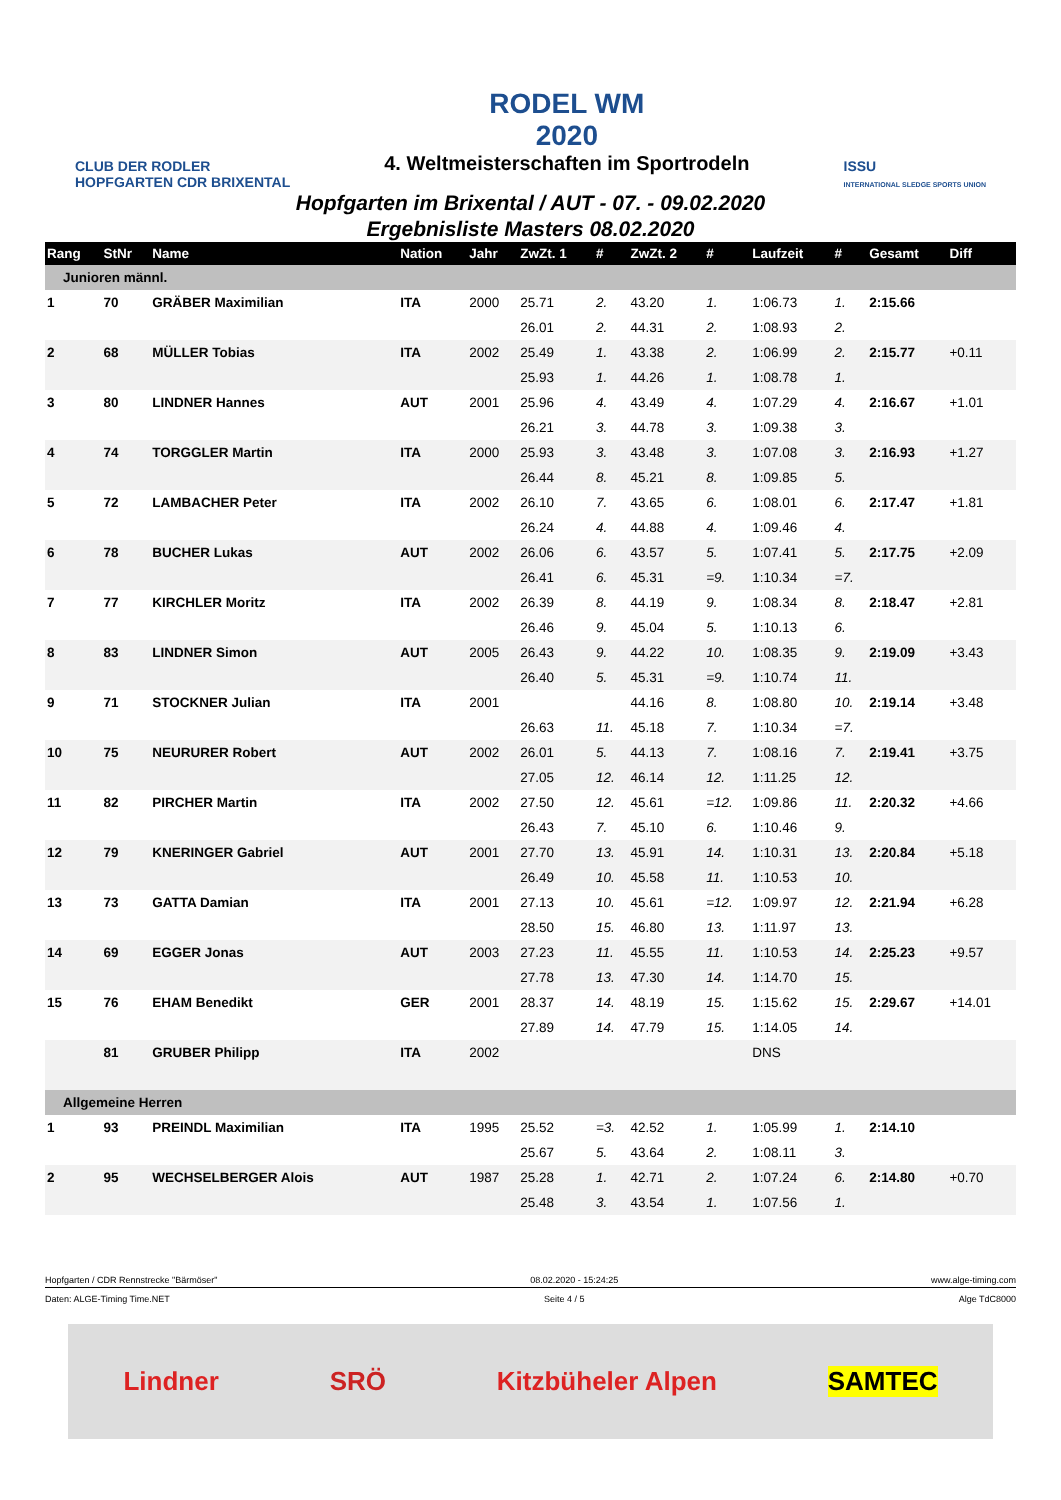CLUB DER RODLER
HOPFGARTEN CDR BRIXENTAL
RODEL WM
2020
4. Weltmeisterschaften im Sportrodeln
ISSU
INTERNATIONAL SLEDGE SPORTS UNION
Hopfgarten im Brixental / AUT - 07. - 09.02.2020
Ergebnisliste Masters 08.02.2020
| Rang | StNr | Name | Nation | Jahr | ZwZt. 1 | # | ZwZt. 2 | # | Laufzeit | # | Gesamt | Diff |
| --- | --- | --- | --- | --- | --- | --- | --- | --- | --- | --- | --- | --- |
| Junioren männl. | | | | | | | | | | | | |
| 1 | 70 | GRÄBER Maximilian | ITA | 2000 | 25.71 | 2. | 43.20 | 1. | 1:06.73 | 1. | 2:15.66 | |
| | | | | | 26.01 | 2. | 44.31 | 2. | 1:08.93 | 2. | | |
| 2 | 68 | MÜLLER Tobias | ITA | 2002 | 25.49 | 1. | 43.38 | 2. | 1:06.99 | 2. | 2:15.77 | +0.11 |
| | | | | | 25.93 | 1. | 44.26 | 1. | 1:08.78 | 1. | | |
| 3 | 80 | LINDNER Hannes | AUT | 2001 | 25.96 | 4. | 43.49 | 4. | 1:07.29 | 4. | 2:16.67 | +1.01 |
| | | | | | 26.21 | 3. | 44.78 | 3. | 1:09.38 | 3. | | |
| 4 | 74 | TORGGLER Martin | ITA | 2000 | 25.93 | 3. | 43.48 | 3. | 1:07.08 | 3. | 2:16.93 | +1.27 |
| | | | | | 26.44 | 8. | 45.21 | 8. | 1:09.85 | 5. | | |
| 5 | 72 | LAMBACHER Peter | ITA | 2002 | 26.10 | 7. | 43.65 | 6. | 1:08.01 | 6. | 2:17.47 | +1.81 |
| | | | | | 26.24 | 4. | 44.88 | 4. | 1:09.46 | 4. | | |
| 6 | 78 | BUCHER Lukas | AUT | 2002 | 26.06 | 6. | 43.57 | 5. | 1:07.41 | 5. | 2:17.75 | +2.09 |
| | | | | | 26.41 | 6. | 45.31 | =9. | 1:10.34 | =7. | | |
| 7 | 77 | KIRCHLER Moritz | ITA | 2002 | 26.39 | 8. | 44.19 | 9. | 1:08.34 | 8. | 2:18.47 | +2.81 |
| | | | | | 26.46 | 9. | 45.04 | 5. | 1:10.13 | 6. | | |
| 8 | 83 | LINDNER Simon | AUT | 2005 | 26.43 | 9. | 44.22 | 10. | 1:08.35 | 9. | 2:19.09 | +3.43 |
| | | | | | 26.40 | 5. | 45.31 | =9. | 1:10.74 | 11. | | |
| 9 | 71 | STOCKNER Julian | ITA | 2001 | | | 44.16 | 8. | 1:08.80 | 10. | 2:19.14 | +3.48 |
| | | | | | 26.63 | 11. | 45.18 | 7. | 1:10.34 | =7. | | |
| 10 | 75 | NEURURER Robert | AUT | 2002 | 26.01 | 5. | 44.13 | 7. | 1:08.16 | 7. | 2:19.41 | +3.75 |
| | | | | | 27.05 | 12. | 46.14 | 12. | 1:11.25 | 12. | | |
| 11 | 82 | PIRCHER Martin | ITA | 2002 | 27.50 | 12. | 45.61 | =12. | 1:09.86 | 11. | 2:20.32 | +4.66 |
| | | | | | 26.43 | 7. | 45.10 | 6. | 1:10.46 | 9. | | |
| 12 | 79 | KNERINGER Gabriel | AUT | 2001 | 27.70 | 13. | 45.91 | 14. | 1:10.31 | 13. | 2:20.84 | +5.18 |
| | | | | | 26.49 | 10. | 45.58 | 11. | 1:10.53 | 10. | | |
| 13 | 73 | GATTA Damian | ITA | 2001 | 27.13 | 10. | 45.61 | =12. | 1:09.97 | 12. | 2:21.94 | +6.28 |
| | | | | | 28.50 | 15. | 46.80 | 13. | 1:11.97 | 13. | | |
| 14 | 69 | EGGER Jonas | AUT | 2003 | 27.23 | 11. | 45.55 | 11. | 1:10.53 | 14. | 2:25.23 | +9.57 |
| | | | | | 27.78 | 13. | 47.30 | 14. | 1:14.70 | 15. | | |
| 15 | 76 | EHAM Benedikt | GER | 2001 | 28.37 | 14. | 48.19 | 15. | 1:15.62 | 15. | 2:29.67 | +14.01 |
| | | | | | 27.89 | 14. | 47.79 | 15. | 1:14.05 | 14. | | |
| | 81 | GRUBER Philipp | ITA | 2002 | | | | | DNS | | | |
| Allgemeine Herren | | | | | | | | | | | | |
| 1 | 93 | PREINDL Maximilian | ITA | 1995 | 25.52 | =3. | 42.52 | 1. | 1:05.99 | 1. | 2:14.10 | |
| | | | | | 25.67 | 5. | 43.64 | 2. | 1:08.11 | 3. | | |
| 2 | 95 | WECHSELBERGER Alois | AUT | 1987 | 25.28 | 1. | 42.71 | 2. | 1:07.24 | 6. | 2:14.80 | +0.70 |
| | | | | | 25.48 | 3. | 43.54 | 1. | 1:07.56 | 1. | | |
Hopfgarten / CDR Rennstrecke "Bärmöser" 08.02.2020 - 15:24:25 www.alge-timing.com
Daten: ALGE-Timing Time.NET Seite 4 / 5 Alge TdC8000
Lindner SRÖ Kitzbüheler Alpen SAMTEC